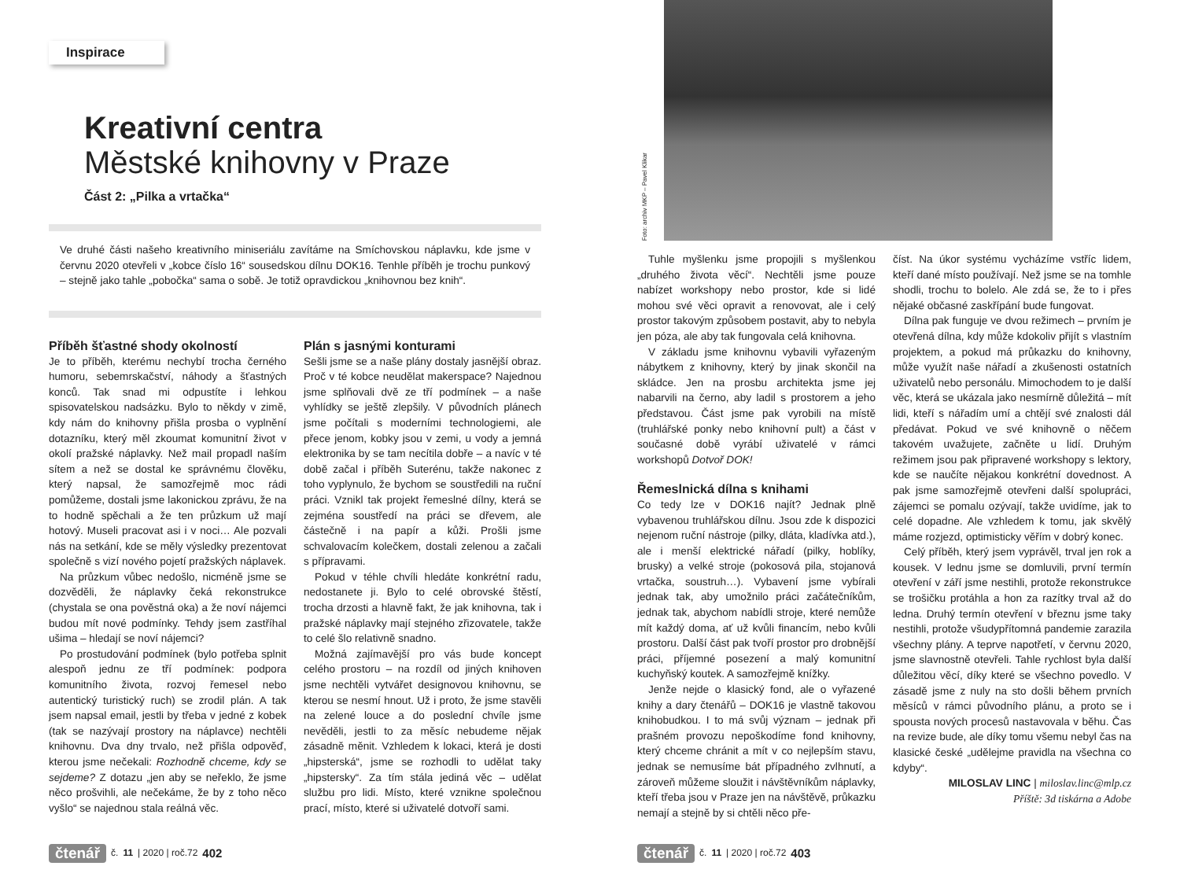Inspirace
Kreativní centra
Městské knihovny v Praze
Část 2: „Pilka a vrtačka“
Ve druhé části našeho kreativního miniseriálu zavítáme na Smíchovskou náplavku, kde jsme v červnu 2020 otevřeli v „kobce číslo 16“ sousedskou dílnu DOK16. Tenhle příběh je trochu punkový – stejně jako tahle „pobočka“ sama o sobě. Je totiž opravdickou „knihovnou bez knih“.
Příběh šťastné shody okolností
Je to příběh, kterému nechybí trocha černého humoru, sebemrskačství, náhody a šťastných konců. Tak snad mi odpustíte i lehkou spisovatelskou nadsázku. Bylo to někdy v zimě, kdy nám do knihovny přišla prosba o vyplnění dotazníku, který měl zkoumat komunitní život v okolí pražské náplavky. Než mail propadl naším sítem a než se dostal ke správnému člověku, který napsal, že samozřejmě moc rádi pomůžeme, dostali jsme lakonickou zprávu, že na to hodně spěchali a že ten průzkum už mají hotový. Museli pracovat asi i v noci… Ale pozvali nás na setkání, kde se měly výsledky prezentovat společně s vizí nového pojetí pražských náplavek.
Na průzkum vůbec nedošlo, nicméně jsme se dozvěděli, že náplavky čeká rekonstrukce (chystala se ona pověstná oka) a že noví nájemci budou mít nové podmínky. Tehdy jsem zastříhal ušima – hledají se noví nájemci?
Po prostudování podmínek (bylo potřeba splnit alespoň jednu ze tří podmínek: podpora komunitního života, rozvoj řemesel nebo autentický turistický ruch) se zrodil plán. A tak jsem napsal email, jestli by třeba v jedné z kobek (tak se nazývají prostory na náplavce) nechtěli knihovnu. Dva dny trvalo, než přišla odpověď, kterou jsme nečekali: Rozhodně chceme, kdy se sejdeme? Z dotazu „jen aby se neřeklo, že jsme něco prošvihli, ale nečekáme, že by z toho něco vyšlo“ se najednou stala reálná věc.
Plán s jasnými konturami
Sešli jsme se a naše plány dostaly jasnější obraz. Proč v té kobce neudělat makerspace? Najednou jsme splňovali dvě ze tří podmínek – a naše vyhlídky se ještě zlepšily. V původních plánech jsme počítali s moderními technologiemi, ale přece jenom, kobky jsou v zemi, u vody a jemná elektronika by se tam necítila dobře – a navíc v té době začal i příběh Suterénu, takže nakonec z toho vyplynulo, že bychom se soustředili na ruční práci. Vznikl tak projekt řemeslné dílny, která se zejména soustředí na práci se dřevem, ale částečně i na papír a kůži. Prošli jsme schvalovacím kolečkem, dostali zelenou a začali s přípravami.
Pokud v téhle chvíli hledáte konkrétní radu, nedostanete ji. Bylo to celé obrovské štěstí, trocha drzosti a hlavně fakt, že jak knihovna, tak i pražské náplavky mají stejného zřizovatele, takže to celé šlo relativně snadno.
Možná zajímavější pro vás bude koncept celého prostoru – na rozdíl od jiných knihoven jsme nechtěli vytvářet designovou knihovnu, se kterou se nesmí hnout. Už i proto, že jsme stavěli na zelené louce a do poslední chvíle jsme nevěděli, jestli to za měsíc nebudeme nějak zásadně měnit. Vzhledem k lokaci, která je dosti „hipsterská“, jsme se rozhodli to udělat taky „hipstersky“. Za tím stála jediná věc – udělat službu pro lidi. Místo, které vznikne společnou prací, místo, které si uživatelé dotvoří sami.
čtenář č. 11 | 2020 | roč.72 402
Foto: archiv MKP – Pavel Klikar
Tuhle myšlenku jsme propojili s myšlenkou „druhého života věcí“. Nechtěli jsme pouze nabízet workshopy nebo prostor, kde si lidé mohou své věci opravit a renovovat, ale i celý prostor takovým způsobem postavit, aby to nebyla jen póza, ale aby tak fungovala celá knihovna.
V základu jsme knihovnu vybavili vyřazeným nábytkem z knihovny, který by jinak skončil na skládce. Jen na prosbu architekta jsme jej nabarvili na černo, aby ladil s prostorem a jeho představou. Část jsme pak vyrobili na místě (truhlářské ponky nebo knihovní pult) a část v současné době vyrábí uživatelé v rámci workshopů Dotvoř DOK!
Řemeslnická dílna s knihami
Co tedy lze v DOK16 najít? Jednak plně vybavenou truhlářskou dílnu. Jsou zde k dispozici nejenom ruční nástroje (pilky, dláta, kladívka atd.), ale i menší elektrické nářadí (pilky, hoblíky, brusky) a velké stroje (pokosová pila, stojanová vrtačka, soustruh…). Vybavení jsme vybírali jednak tak, aby umožnilo práci začátečníkům, jednak tak, abychom nabídli stroje, které nemůže mít každý doma, ať už kvůli financím, nebo kvůli prostoru. Další část pak tvoří prostor pro drobnější práci, příjemné posezení a malý komunitní kuchyňský koutek. A samozřejmě knížky.
Jenže nejde o klasický fond, ale o vyřazené knihy a dary čtenářů – DOK16 je vlastně takovou knihobudkou. I to má svůj význam – jednak při prašném provozu nepoškodíme fond knihovny, který chceme chránit a mít v co nejlepším stavu, jednak se nemusíme bát případného zvlhnutí, a zároveň můžeme sloužit i návštěvníkům náplavky, kteří třeba jsou v Praze jen na návštěvě, průkazku nemají a stejně by si chtěli něco pře-
číst. Na úkor systému vycházíme vstříc lidem, kteří dané místo používají. Než jsme se na tomhle shodli, trochu to bolelo. Ale zdá se, že to i přes nějaké občasné zaskřípání bude fungovat.
Dílna pak funguje ve dvou režimech – prvním je otevřená dílna, kdy může kdokoliv přijít s vlastním projektem, a pokud má průkazku do knihovny, může využít naše nářadí a zkušenosti ostatních uživatelů nebo personálu. Mimochodem to je další věc, která se ukázala jako nesmírně důležitá – mít lidi, kteří s nářadím umí a chtějí své znalosti dál předávat. Pokud ve své knihovně o něčem takovém uvažujete, začněte u lidí. Druhým režimem jsou pak připravené workshopy s lektory, kde se naučíte nějakou konkrétní dovednost. A pak jsme samozřejmě otevřeni další spolupráci, zájemci se pomalu ozývají, takže uvidíme, jak to celé dopadne. Ale vzhledem k tomu, jak skvělý máme rozjezd, optimisticky věřím v dobrý konec.
Celý příběh, který jsem vyprávěl, trval jen rok a kousek. V lednu jsme se domluvili, první termín otevření v září jsme nestihli, protože rekonstrukce se trošičku protáhla a hon za razítky trval až do ledna. Druhý termín otevření v březnu jsme taky nestihli, protože všudypřítomná pandemie zarazila všechny plány. A teprve napotřetí, v červnu 2020, jsme slavnostně otevřeli. Tahle rychlost byla další důležitou věcí, díky které se všechno povedlo. V zásadě jsme z nuly na sto došli během prvních měsíců v rámci původního plánu, a proto se i spousta nových procesů nastavovala v běhu. Čas na revize bude, ale díky tomu všemu nebyl čas na klasické české „udělejme pravidla na všechna co kdyby“.
MILOSLAV LINC | miloslav.linc@mlp.cz
Příště: 3d tiskárna a Adobe
čtenář č. 11 | 2020 | roč.72 403